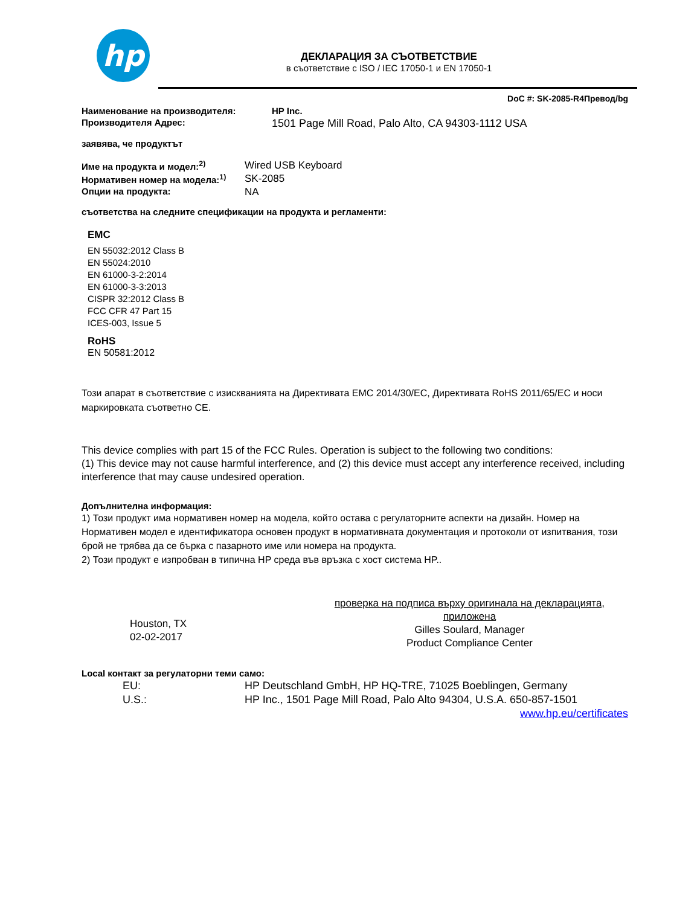hp
ДЕКЛАРАЦИЯ ЗА СЪОТВЕТСТВИЕ
в съответствие с ISO / IEC 17050-1 и EN 17050-1
DoC #: SK-2085-R4Превод/bg
Наименование на производителя: HP Inc.
Производителя Адрес: 1501 Page Mill Road, Palo Alto, CA 94303-1112 USA
заявява, че продуктът
Име на продукта и модел:<sup>2)</sup> Wired USB Keyboard
Нормативен номер на модела:<sup>1)</sup> SK-2085
Опции на продукта: NA
съответства на следните спецификации на продукта и регламенти:
EMC
EN 55032:2012 Class B
EN 55024:2010
EN 61000-3-2:2014
EN 61000-3-3:2013
CISPR 32:2012 Class B
FCC CFR 47 Part 15
ICES-003, Issue 5
RoHS
EN 50581:2012
Този апарат в съответствие с изискванията на Директивата EMC 2014/30/EC, Директивата RoHS 2011/65/EC и носи маркировката съответно CE.
This device complies with part 15 of the FCC Rules. Operation is subject to the following two conditions:
(1) This device may not cause harmful interference, and (2) this device must accept any interference received, including interference that may cause undesired operation.
Допълнителна информация:
1) Този продукт има нормативен номер на модела, който остава с регулаторните аспекти на дизайн. Номер на Нормативен модел е идентификатора основен продукт в нормативната документация и протоколи от изпитвания, този брой не трябва да се бърка с пазарното име или номера на продукта.
2) Този продукт е изпробван в типична HP среда във връзка с хост система HP..
Houston, TX
02-02-2017
проверка на подписа върху оригинала на декларацията, приложена
Gilles Soulard, Manager
Product Compliance Center
Local контакт за регулаторни теми само:
EU: HP Deutschland GmbH, HP HQ-TRE, 71025 Boeblingen, Germany
U.S.: HP Inc., 1501 Page Mill Road, Palo Alto 94304, U.S.A. 650-857-1501
www.hp.eu/certificates